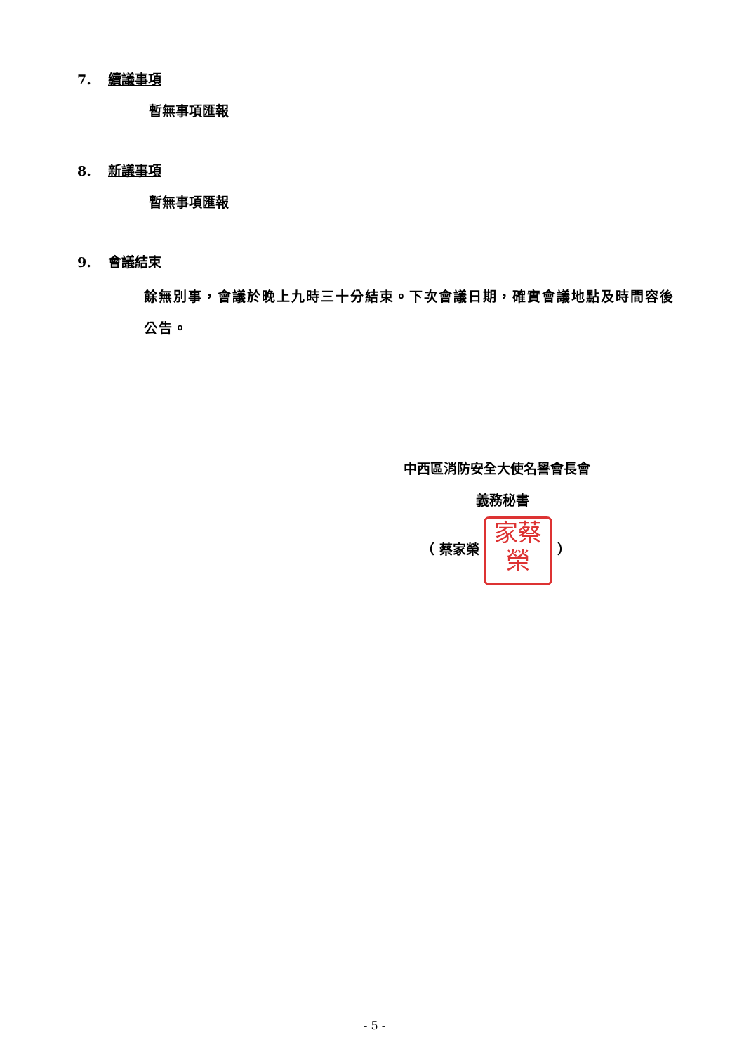7. 續議事項
暫無事項匯報
8. 新議事項
暫無事項匯報
9. 會議結束
餘無別事，會議於晚上九時三十分結束。下次會議日期，確實會議地點及時間容後公告。
中西區消防安全大使名譽會長會
義務秘書
（ 蔡家榮 家蔡
榮 ）
- 5 -